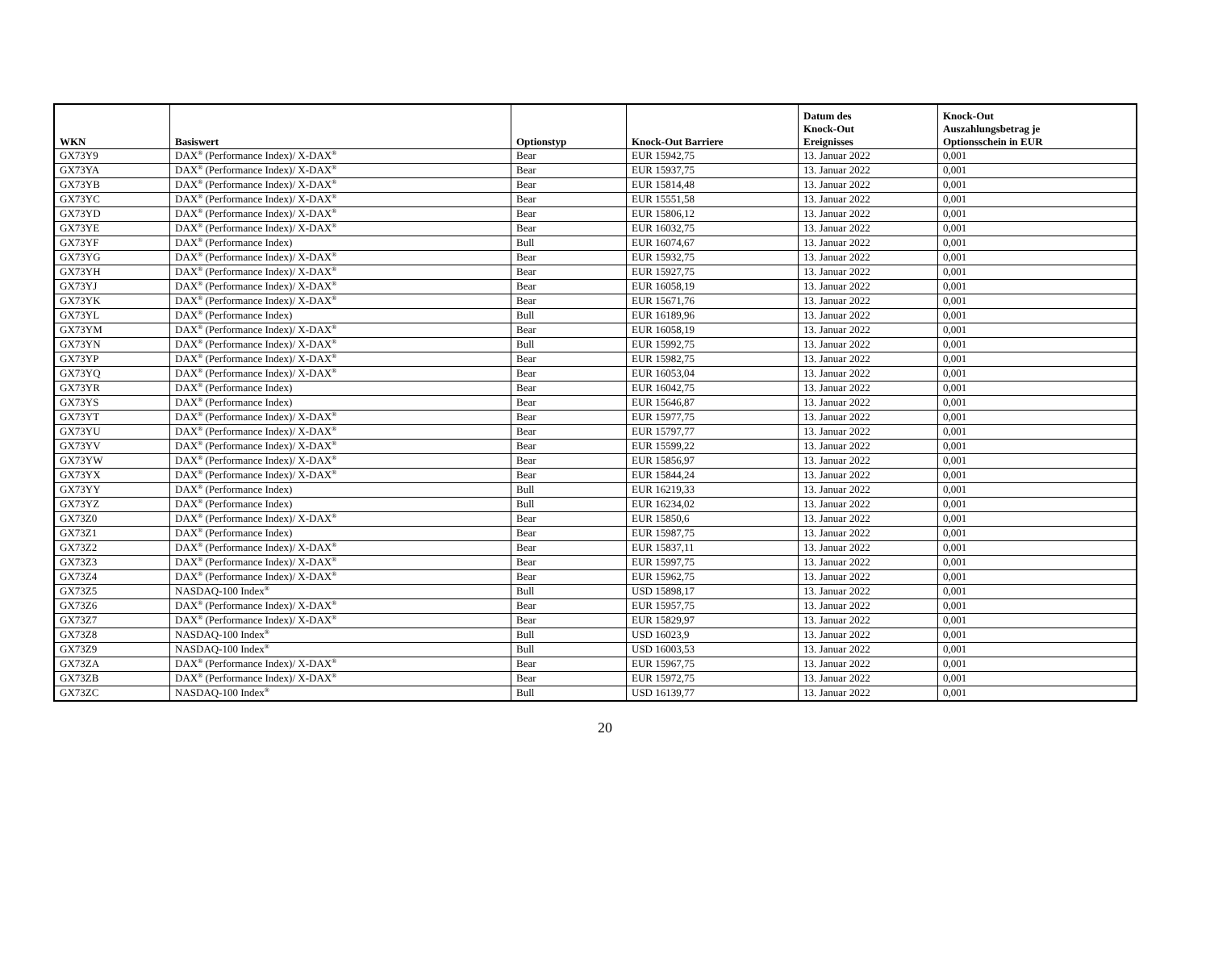| WKN | Basiswert | Optionstyp | Knock-Out Barriere | Datum des Knock-Out Ereignisses | Knock-Out Auszahlungsbetrag je Optionsschein in EUR |
| --- | --- | --- | --- | --- | --- |
| GX73Y9 | DAX<sup>®</sup> (Performance Index)/ X-DAX<sup>®</sup> | Bear | EUR 15942,75 | 13. Januar 2022 | 0,001 |
| GX73YA | DAX<sup>®</sup> (Performance Index)/ X-DAX<sup>®</sup> | Bear | EUR 15937,75 | 13. Januar 2022 | 0,001 |
| GX73YB | DAX<sup>®</sup> (Performance Index)/ X-DAX<sup>®</sup> | Bear | EUR 15814,48 | 13. Januar 2022 | 0,001 |
| GX73YC | DAX<sup>®</sup> (Performance Index)/ X-DAX<sup>®</sup> | Bear | EUR 15551,58 | 13. Januar 2022 | 0,001 |
| GX73YD | DAX<sup>®</sup> (Performance Index)/ X-DAX<sup>®</sup> | Bear | EUR 15806,12 | 13. Januar 2022 | 0,001 |
| GX73YE | DAX<sup>®</sup> (Performance Index)/ X-DAX<sup>®</sup> | Bear | EUR 16032,75 | 13. Januar 2022 | 0,001 |
| GX73YF | DAX<sup>®</sup> (Performance Index) | Bull | EUR 16074,67 | 13. Januar 2022 | 0,001 |
| GX73YG | DAX<sup>®</sup> (Performance Index)/ X-DAX<sup>®</sup> | Bear | EUR 15932,75 | 13. Januar 2022 | 0,001 |
| GX73YH | DAX<sup>®</sup> (Performance Index)/ X-DAX<sup>®</sup> | Bear | EUR 15927,75 | 13. Januar 2022 | 0,001 |
| GX73YJ | DAX<sup>®</sup> (Performance Index)/ X-DAX<sup>®</sup> | Bear | EUR 16058,19 | 13. Januar 2022 | 0,001 |
| GX73YK | DAX<sup>®</sup> (Performance Index)/ X-DAX<sup>®</sup> | Bear | EUR 15671,76 | 13. Januar 2022 | 0,001 |
| GX73YL | DAX<sup>®</sup> (Performance Index) | Bull | EUR 16189,96 | 13. Januar 2022 | 0,001 |
| GX73YM | DAX<sup>®</sup> (Performance Index)/ X-DAX<sup>®</sup> | Bear | EUR 16058,19 | 13. Januar 2022 | 0,001 |
| GX73YN | DAX<sup>®</sup> (Performance Index)/ X-DAX<sup>®</sup> | Bull | EUR 15992,75 | 13. Januar 2022 | 0,001 |
| GX73YP | DAX<sup>®</sup> (Performance Index)/ X-DAX<sup>®</sup> | Bear | EUR 15982,75 | 13. Januar 2022 | 0,001 |
| GX73YQ | DAX<sup>®</sup> (Performance Index)/ X-DAX<sup>®</sup> | Bear | EUR 16053,04 | 13. Januar 2022 | 0,001 |
| GX73YR | DAX<sup>®</sup> (Performance Index) | Bear | EUR 16042,75 | 13. Januar 2022 | 0,001 |
| GX73YS | DAX<sup>®</sup> (Performance Index) | Bear | EUR 15646,87 | 13. Januar 2022 | 0,001 |
| GX73YT | DAX<sup>®</sup> (Performance Index)/ X-DAX<sup>®</sup> | Bear | EUR 15977,75 | 13. Januar 2022 | 0,001 |
| GX73YU | DAX<sup>®</sup> (Performance Index)/ X-DAX<sup>®</sup> | Bear | EUR 15797,77 | 13. Januar 2022 | 0,001 |
| GX73YV | DAX<sup>®</sup> (Performance Index)/ X-DAX<sup>®</sup> | Bear | EUR 15599,22 | 13. Januar 2022 | 0,001 |
| GX73YW | DAX<sup>®</sup> (Performance Index)/ X-DAX<sup>®</sup> | Bear | EUR 15856,97 | 13. Januar 2022 | 0,001 |
| GX73YX | DAX<sup>®</sup> (Performance Index)/ X-DAX<sup>®</sup> | Bear | EUR 15844,24 | 13. Januar 2022 | 0,001 |
| GX73YY | DAX<sup>®</sup> (Performance Index) | Bull | EUR 16219,33 | 13. Januar 2022 | 0,001 |
| GX73YZ | DAX<sup>®</sup> (Performance Index) | Bull | EUR 16234,02 | 13. Januar 2022 | 0,001 |
| GX73Z0 | DAX<sup>®</sup> (Performance Index)/ X-DAX<sup>®</sup> | Bear | EUR 15850,6 | 13. Januar 2022 | 0,001 |
| GX73Z1 | DAX<sup>®</sup> (Performance Index) | Bear | EUR 15987,75 | 13. Januar 2022 | 0,001 |
| GX73Z2 | DAX<sup>®</sup> (Performance Index)/ X-DAX<sup>®</sup> | Bear | EUR 15837,11 | 13. Januar 2022 | 0,001 |
| GX73Z3 | DAX<sup>®</sup> (Performance Index)/ X-DAX<sup>®</sup> | Bear | EUR 15997,75 | 13. Januar 2022 | 0,001 |
| GX73Z4 | DAX<sup>®</sup> (Performance Index)/ X-DAX<sup>®</sup> | Bear | EUR 15962,75 | 13. Januar 2022 | 0,001 |
| GX73Z5 | NASDAQ-100 Index<sup>®</sup> | Bull | USD 15898,17 | 13. Januar 2022 | 0,001 |
| GX73Z6 | DAX<sup>®</sup> (Performance Index)/ X-DAX<sup>®</sup> | Bear | EUR 15957,75 | 13. Januar 2022 | 0,001 |
| GX73Z7 | DAX<sup>®</sup> (Performance Index)/ X-DAX<sup>®</sup> | Bear | EUR 15829,97 | 13. Januar 2022 | 0,001 |
| GX73Z8 | NASDAQ-100 Index<sup>®</sup> | Bull | USD 16023,9 | 13. Januar 2022 | 0,001 |
| GX73Z9 | NASDAQ-100 Index<sup>®</sup> | Bull | USD 16003,53 | 13. Januar 2022 | 0,001 |
| GX73ZA | DAX<sup>®</sup> (Performance Index)/ X-DAX<sup>®</sup> | Bear | EUR 15967,75 | 13. Januar 2022 | 0,001 |
| GX73ZB | DAX<sup>®</sup> (Performance Index)/ X-DAX<sup>®</sup> | Bear | EUR 15972,75 | 13. Januar 2022 | 0,001 |
| GX73ZC | NASDAQ-100 Index<sup>®</sup> | Bull | USD 16139,77 | 13. Januar 2022 | 0,001 |
20